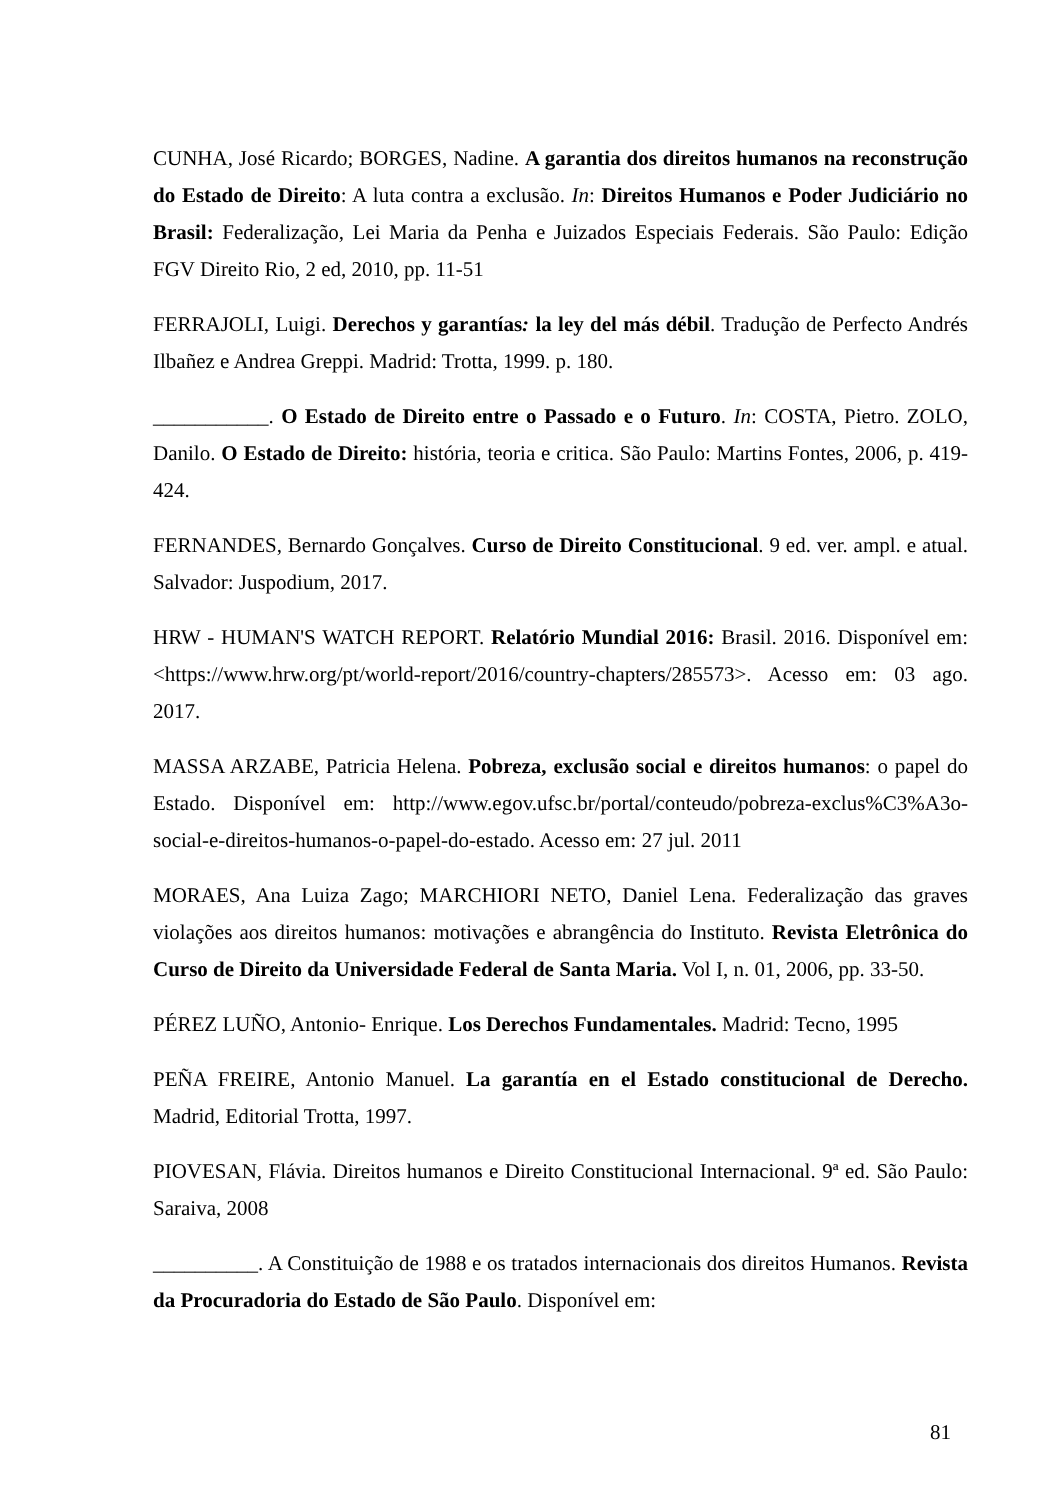CUNHA, José Ricardo; BORGES, Nadine. A garantia dos direitos humanos na reconstrução do Estado de Direito: A luta contra a exclusão. In: Direitos Humanos e Poder Judiciário no Brasil: Federalização, Lei Maria da Penha e Juizados Especiais Federais. São Paulo: Edição FGV Direito Rio, 2 ed, 2010, pp. 11-51
FERRAJOLI, Luigi. Derechos y garantías: la ley del más débil. Tradução de Perfecto Andrés Ilbañez e Andrea Greppi. Madrid: Trotta, 1999. p. 180.
___________. O Estado de Direito entre o Passado e o Futuro. In: COSTA, Pietro. ZOLO, Danilo. O Estado de Direito: história, teoria e critica. São Paulo: Martins Fontes, 2006, p. 419-424.
FERNANDES, Bernardo Gonçalves. Curso de Direito Constitucional. 9 ed. ver. ampl. e atual. Salvador: Juspodium, 2017.
HRW - HUMAN'S WATCH REPORT. Relatório Mundial 2016: Brasil. 2016. Disponível em: <https://www.hrw.org/pt/world-report/2016/country-chapters/285573>. Acesso em: 03 ago. 2017.
MASSA ARZABE, Patricia Helena. Pobreza, exclusão social e direitos humanos: o papel do Estado. Disponível em: http://www.egov.ufsc.br/portal/conteudo/pobreza-exclus%C3%A3o-social-e-direitos-humanos-o-papel-do-estado. Acesso em: 27 jul. 2011
MORAES, Ana Luiza Zago; MARCHIORI NETO, Daniel Lena. Federalização das graves violações aos direitos humanos: motivações e abrangência do Instituto. Revista Eletrônica do Curso de Direito da Universidade Federal de Santa Maria. Vol I, n. 01, 2006, pp. 33-50.
PÉREZ LUÑO, Antonio- Enrique. Los Derechos Fundamentales. Madrid: Tecno, 1995
PEÑA FREIRE, Antonio Manuel. La garantía en el Estado constitucional de Derecho. Madrid, Editorial Trotta, 1997.
PIOVESAN, Flávia. Direitos humanos e Direito Constitucional Internacional. 9ª ed. São Paulo: Saraiva, 2008
__________. A Constituição de 1988 e os tratados internacionais dos direitos Humanos. Revista da Procuradoria do Estado de São Paulo. Disponível em:
81